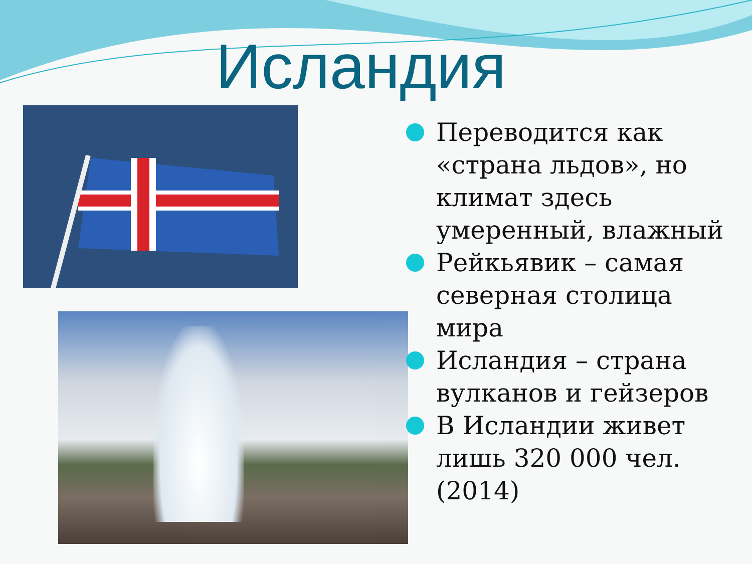Исландия
Переводится как «страна льдов», но климат здесь умеренный, влажный
Рейкьявик – самая северная столица мира
Исландия – страна вулканов и гейзеров
В Исландии живет лишь 320 000 чел. (2014)